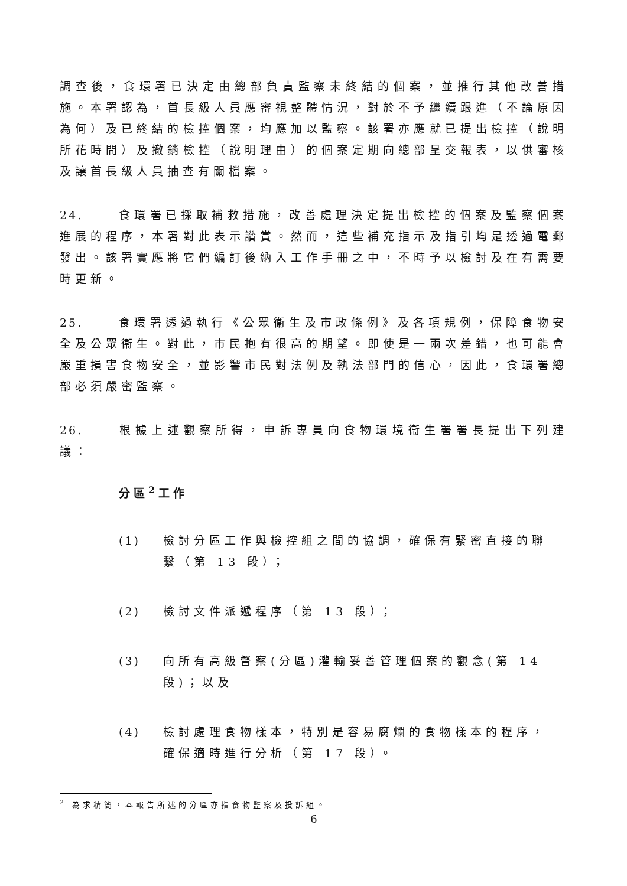調查後，食環署已決定由總部負責監察未終結的個案，並推行其他改善措施。本署認為，首長級人員應審視整體情況，對於不予繼續跟進（不論原因為何）及已終結的檢控個案，均應加以監察。該署亦應就已提出檢控（說明所花時間）及撤銷檢控（說明理由）的個案定期向總部呈交報表，以供審核及讓首長級人員抽查有關檔案。
24. 食環署已採取補救措施，改善處理決定提出檢控的個案及監察個案進展的程序，本署對此表示讚賞。然而，這些補充指示及指引均是透過電郵發出。該署實應將它們編訂後納入工作手冊之中，不時予以檢討及在有需要時更新。
25. 食環署透過執行《公眾衞生及市政條例》及各項規例，保障食物安全及公眾衞生。對此，市民抱有很高的期望。即使是一兩次差錯，也可能會嚴重損害食物安全，並影響市民對法例及執法部門的信心，因此，食環署總部必須嚴密監察。
26. 根據上述觀察所得，申訴專員向食物環境衞生署署長提出下列建議：
分區<sup>2</sup>工作
(1) 檢討分區工作與檢控組之間的協調，確保有緊密直接的聯繫（第 13 段）；
(2) 檢討文件派遞程序（第 13 段）；
(3) 向所有高級督察(分區)灌輸妥善管理個案的觀念(第 14 段)；以及
(4) 檢討處理食物樣本，特別是容易腐爛的食物樣本的程序，確保適時進行分析（第 17 段）。
<sup>2</sup> 為求精簡，本報告所述的分區亦指食物監察及投訴組。
6